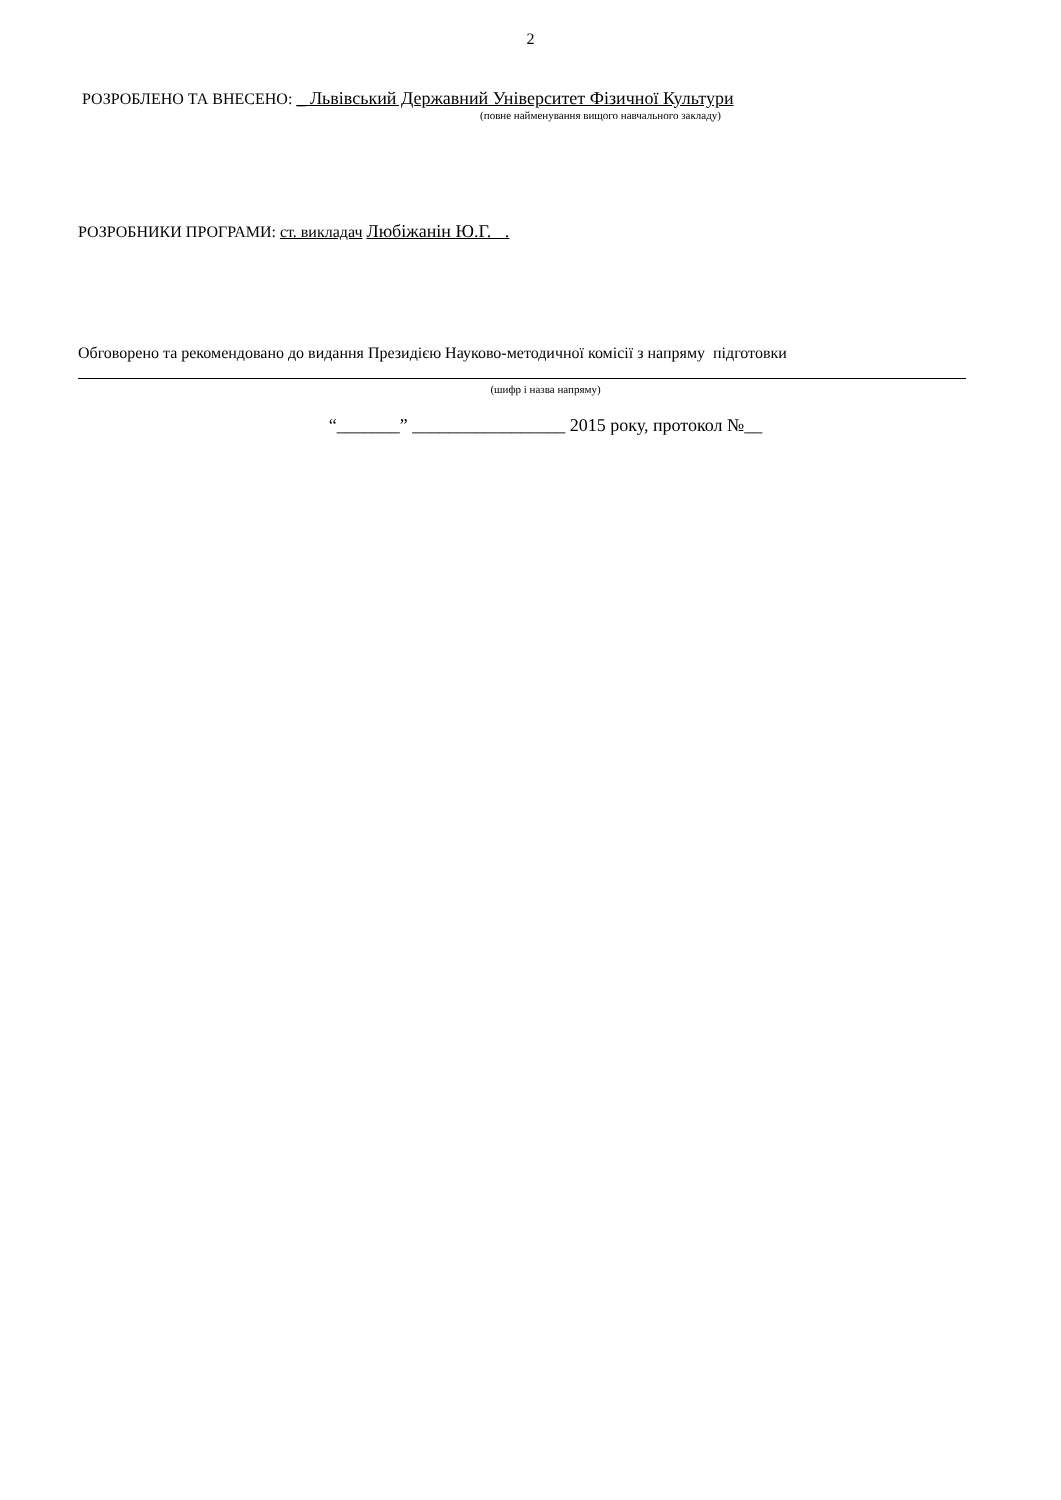2
РОЗРОБЛЕНО ТА ВНЕСЕНО: _ Львівський Державний Університет Фізичної Культури
(повне найменування вищого навчального закладу)
РОЗРОБНИКИ ПРОГРАМИ: ст. викладач Любіжанін Ю.Г. .
Обговорено та рекомендовано до видання Президією Науково-методичної комісії з напряму підготовки
(шифр і назва напряму)
“_______” _________________ 2015 року, протокол №__